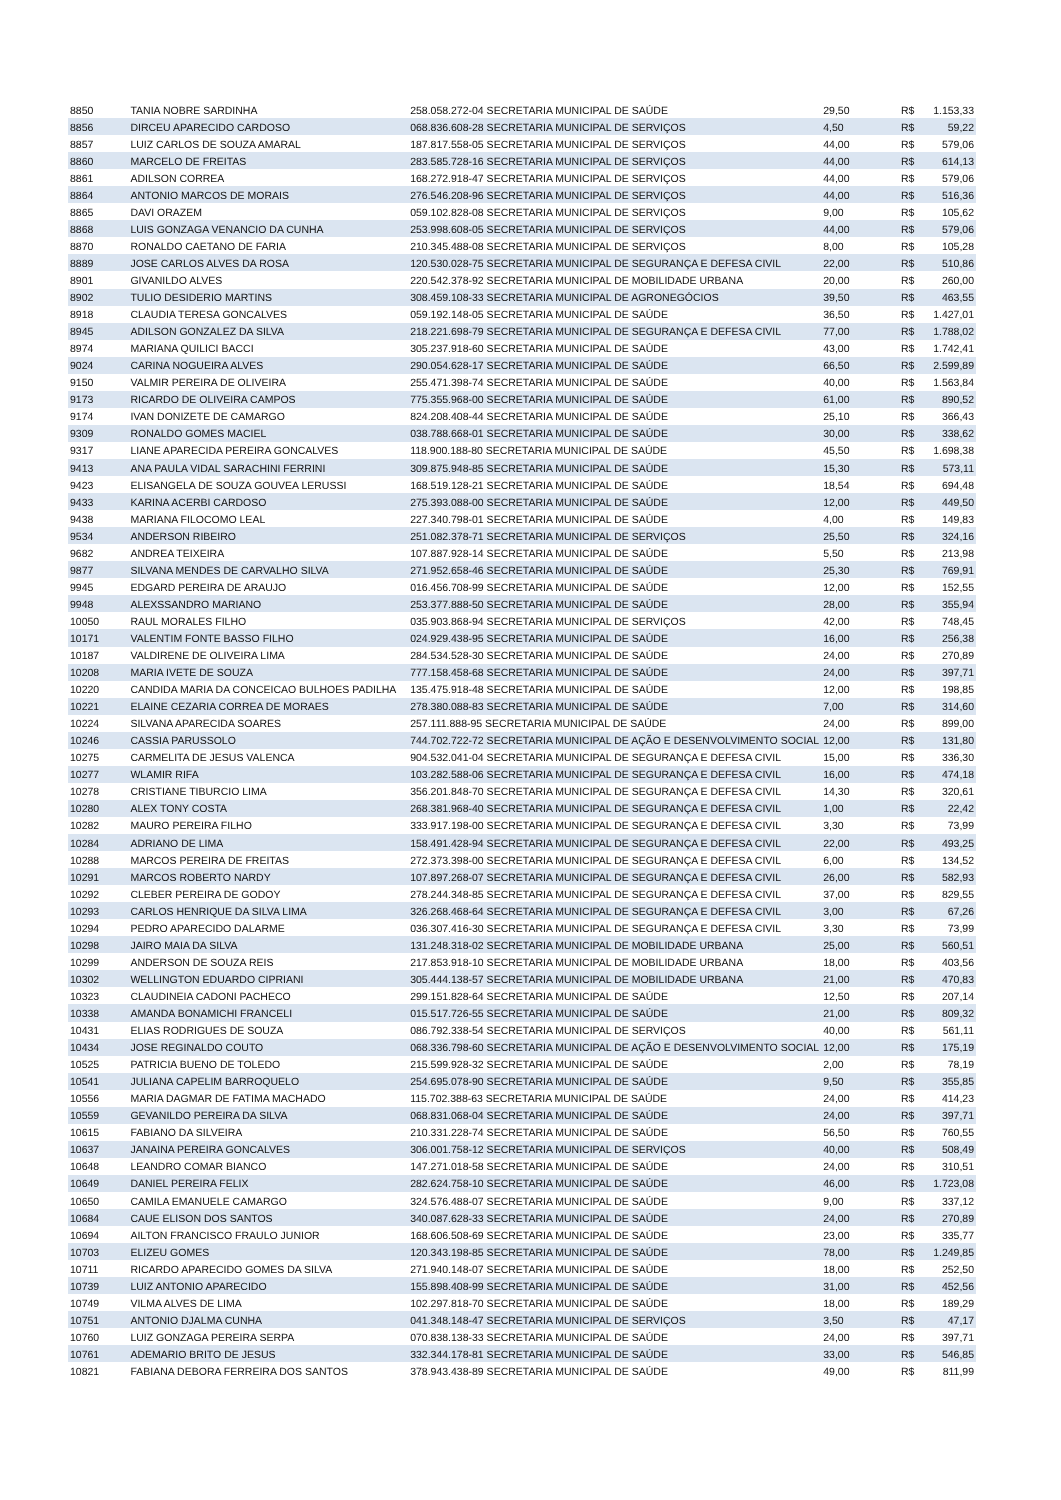| 8850 | TANIA NOBRE SARDINHA | 258.058.272-04 SECRETARIA MUNICIPAL DE SAÚDE | 29,50 | R$ | 1.153,33 |
| 8856 | DIRCEU APARECIDO CARDOSO | 068.836.608-28 SECRETARIA MUNICIPAL DE SERVIÇOS | 4,50 | R$ | 59,22 |
| 8857 | LUIZ CARLOS DE SOUZA AMARAL | 187.817.558-05 SECRETARIA MUNICIPAL DE SERVIÇOS | 44,00 | R$ | 579,06 |
| 8860 | MARCELO DE FREITAS | 283.585.728-16 SECRETARIA MUNICIPAL DE SERVIÇOS | 44,00 | R$ | 614,13 |
| 8861 | ADILSON CORREA | 168.272.918-47 SECRETARIA MUNICIPAL DE SERVIÇOS | 44,00 | R$ | 579,06 |
| 8864 | ANTONIO MARCOS DE MORAIS | 276.546.208-96 SECRETARIA MUNICIPAL DE SERVIÇOS | 44,00 | R$ | 516,36 |
| 8865 | DAVI ORAZEM | 059.102.828-08 SECRETARIA MUNICIPAL DE SERVIÇOS | 9,00 | R$ | 105,62 |
| 8868 | LUIS GONZAGA VENANCIO DA CUNHA | 253.998.608-05 SECRETARIA MUNICIPAL DE SERVIÇOS | 44,00 | R$ | 579,06 |
| 8870 | RONALDO CAETANO DE FARIA | 210.345.488-08 SECRETARIA MUNICIPAL DE SERVIÇOS | 8,00 | R$ | 105,28 |
| 8889 | JOSE CARLOS ALVES DA ROSA | 120.530.028-75 SECRETARIA MUNICIPAL DE SEGURANÇA E DEFESA CIVIL | 22,00 | R$ | 510,86 |
| 8901 | GIVANILDO ALVES | 220.542.378-92 SECRETARIA MUNICIPAL DE MOBILIDADE URBANA | 20,00 | R$ | 260,00 |
| 8902 | TULIO DESIDERIO MARTINS | 308.459.108-33 SECRETARIA MUNICIPAL DE AGRONEGÓCIOS | 39,50 | R$ | 463,55 |
| 8918 | CLAUDIA TERESA GONCALVES | 059.192.148-05 SECRETARIA MUNICIPAL DE SAÚDE | 36,50 | R$ | 1.427,01 |
| 8945 | ADILSON GONZALEZ DA SILVA | 218.221.698-79 SECRETARIA MUNICIPAL DE SEGURANÇA E DEFESA CIVIL | 77,00 | R$ | 1.788,02 |
| 8974 | MARIANA QUILICI BACCI | 305.237.918-60 SECRETARIA MUNICIPAL DE SAÚDE | 43,00 | R$ | 1.742,41 |
| 9024 | CARINA NOGUEIRA ALVES | 290.054.628-17 SECRETARIA MUNICIPAL DE SAÚDE | 66,50 | R$ | 2.599,89 |
| 9150 | VALMIR PEREIRA DE OLIVEIRA | 255.471.398-74 SECRETARIA MUNICIPAL DE SAÚDE | 40,00 | R$ | 1.563,84 |
| 9173 | RICARDO DE OLIVEIRA CAMPOS | 775.355.968-00 SECRETARIA MUNICIPAL DE SAÚDE | 61,00 | R$ | 890,52 |
| 9174 | IVAN DONIZETE DE CAMARGO | 824.208.408-44 SECRETARIA MUNICIPAL DE SAÚDE | 25,10 | R$ | 366,43 |
| 9309 | RONALDO GOMES MACIEL | 038.788.668-01 SECRETARIA MUNICIPAL DE SAÚDE | 30,00 | R$ | 338,62 |
| 9317 | LIANE APARECIDA PEREIRA GONCALVES | 118.900.188-80 SECRETARIA MUNICIPAL DE SAÚDE | 45,50 | R$ | 1.698,38 |
| 9413 | ANA PAULA VIDAL SARACHINI FERRINI | 309.875.948-85 SECRETARIA MUNICIPAL DE SAÚDE | 15,30 | R$ | 573,11 |
| 9423 | ELISANGELA DE SOUZA GOUVEA LERUSSI | 168.519.128-21 SECRETARIA MUNICIPAL DE SAÚDE | 18,54 | R$ | 694,48 |
| 9433 | KARINA ACERBI CARDOSO | 275.393.088-00 SECRETARIA MUNICIPAL DE SAÚDE | 12,00 | R$ | 449,50 |
| 9438 | MARIANA FILOCOMO LEAL | 227.340.798-01 SECRETARIA MUNICIPAL DE SAÚDE | 4,00 | R$ | 149,83 |
| 9534 | ANDERSON RIBEIRO | 251.082.378-71 SECRETARIA MUNICIPAL DE SERVIÇOS | 25,50 | R$ | 324,16 |
| 9682 | ANDREA TEIXEIRA | 107.887.928-14 SECRETARIA MUNICIPAL DE SAÚDE | 5,50 | R$ | 213,98 |
| 9877 | SILVANA MENDES DE CARVALHO SILVA | 271.952.658-46 SECRETARIA MUNICIPAL DE SAÚDE | 25,30 | R$ | 769,91 |
| 9945 | EDGARD PEREIRA DE ARAUJO | 016.456.708-99 SECRETARIA MUNICIPAL DE SAÚDE | 12,00 | R$ | 152,55 |
| 9948 | ALEXSSANDRO MARIANO | 253.377.888-50 SECRETARIA MUNICIPAL DE SAÚDE | 28,00 | R$ | 355,94 |
| 10050 | RAUL MORALES FILHO | 035.903.868-94 SECRETARIA MUNICIPAL DE SERVIÇOS | 42,00 | R$ | 748,45 |
| 10171 | VALENTIM FONTE BASSO FILHO | 024.929.438-95 SECRETARIA MUNICIPAL DE SAÚDE | 16,00 | R$ | 256,38 |
| 10187 | VALDIRENE DE OLIVEIRA LIMA | 284.534.528-30 SECRETARIA MUNICIPAL DE SAÚDE | 24,00 | R$ | 270,89 |
| 10208 | MARIA IVETE DE SOUZA | 777.158.458-68 SECRETARIA MUNICIPAL DE SAÚDE | 24,00 | R$ | 397,71 |
| 10220 | CANDIDA MARIA DA CONCEICAO BULHOES PADILHA | 135.475.918-48 SECRETARIA MUNICIPAL DE SAÚDE | 12,00 | R$ | 198,85 |
| 10221 | ELAINE CEZARIA CORREA DE MORAES | 278.380.088-83 SECRETARIA MUNICIPAL DE SAÚDE | 7,00 | R$ | 314,60 |
| 10224 | SILVANA APARECIDA SOARES | 257.111.888-95 SECRETARIA MUNICIPAL DE SAÚDE | 24,00 | R$ | 899,00 |
| 10246 | CASSIA PARUSSOLO | 744.702.722-72 SECRETARIA MUNICIPAL DE AÇÃO E DESENVOLVIMENTO SOCIAL | 12,00 | R$ | 131,80 |
| 10275 | CARMELITA DE JESUS VALENCA | 904.532.041-04 SECRETARIA MUNICIPAL DE SEGURANÇA E DEFESA CIVIL | 15,00 | R$ | 336,30 |
| 10277 | WLAMIR RIFA | 103.282.588-06 SECRETARIA MUNICIPAL DE SEGURANÇA E DEFESA CIVIL | 16,00 | R$ | 474,18 |
| 10278 | CRISTIANE TIBURCIO LIMA | 356.201.848-70 SECRETARIA MUNICIPAL DE SEGURANÇA E DEFESA CIVIL | 14,30 | R$ | 320,61 |
| 10280 | ALEX TONY COSTA | 268.381.968-40 SECRETARIA MUNICIPAL DE SEGURANÇA E DEFESA CIVIL | 1,00 | R$ | 22,42 |
| 10282 | MAURO PEREIRA FILHO | 333.917.198-00 SECRETARIA MUNICIPAL DE SEGURANÇA E DEFESA CIVIL | 3,30 | R$ | 73,99 |
| 10284 | ADRIANO DE LIMA | 158.491.428-94 SECRETARIA MUNICIPAL DE SEGURANÇA E DEFESA CIVIL | 22,00 | R$ | 493,25 |
| 10288 | MARCOS PEREIRA DE FREITAS | 272.373.398-00 SECRETARIA MUNICIPAL DE SEGURANÇA E DEFESA CIVIL | 6,00 | R$ | 134,52 |
| 10291 | MARCOS ROBERTO NARDY | 107.897.268-07 SECRETARIA MUNICIPAL DE SEGURANÇA E DEFESA CIVIL | 26,00 | R$ | 582,93 |
| 10292 | CLEBER PEREIRA DE GODOY | 278.244.348-85 SECRETARIA MUNICIPAL DE SEGURANÇA E DEFESA CIVIL | 37,00 | R$ | 829,55 |
| 10293 | CARLOS HENRIQUE DA SILVA LIMA | 326.268.468-64 SECRETARIA MUNICIPAL DE SEGURANÇA E DEFESA CIVIL | 3,00 | R$ | 67,26 |
| 10294 | PEDRO APARECIDO DALARME | 036.307.416-30 SECRETARIA MUNICIPAL DE SEGURANÇA E DEFESA CIVIL | 3,30 | R$ | 73,99 |
| 10298 | JAIRO MAIA DA SILVA | 131.248.318-02 SECRETARIA MUNICIPAL DE MOBILIDADE URBANA | 25,00 | R$ | 560,51 |
| 10299 | ANDERSON DE SOUZA REIS | 217.853.918-10 SECRETARIA MUNICIPAL DE MOBILIDADE URBANA | 18,00 | R$ | 403,56 |
| 10302 | WELLINGTON EDUARDO CIPRIANI | 305.444.138-57 SECRETARIA MUNICIPAL DE MOBILIDADE URBANA | 21,00 | R$ | 470,83 |
| 10323 | CLAUDINEIA CADONI PACHECO | 299.151.828-64 SECRETARIA MUNICIPAL DE SAÚDE | 12,50 | R$ | 207,14 |
| 10338 | AMANDA BONAMICHI FRANCELI | 015.517.726-55 SECRETARIA MUNICIPAL DE SAÚDE | 21,00 | R$ | 809,32 |
| 10431 | ELIAS RODRIGUES DE SOUZA | 086.792.338-54 SECRETARIA MUNICIPAL DE SERVIÇOS | 40,00 | R$ | 561,11 |
| 10434 | JOSE REGINALDO COUTO | 068.336.798-60 SECRETARIA MUNICIPAL DE AÇÃO E DESENVOLVIMENTO SOCIAL | 12,00 | R$ | 175,19 |
| 10525 | PATRICIA BUENO DE TOLEDO | 215.599.928-32 SECRETARIA MUNICIPAL DE SAÚDE | 2,00 | R$ | 78,19 |
| 10541 | JULIANA CAPELIM BARROQUELO | 254.695.078-90 SECRETARIA MUNICIPAL DE SAÚDE | 9,50 | R$ | 355,85 |
| 10556 | MARIA DAGMAR DE FATIMA MACHADO | 115.702.388-63 SECRETARIA MUNICIPAL DE SAÚDE | 24,00 | R$ | 414,23 |
| 10559 | GEVANILDO PEREIRA DA SILVA | 068.831.068-04 SECRETARIA MUNICIPAL DE SAÚDE | 24,00 | R$ | 397,71 |
| 10615 | FABIANO DA SILVEIRA | 210.331.228-74 SECRETARIA MUNICIPAL DE SAÚDE | 56,50 | R$ | 760,55 |
| 10637 | JANAINA PEREIRA GONCALVES | 306.001.758-12 SECRETARIA MUNICIPAL DE SERVIÇOS | 40,00 | R$ | 508,49 |
| 10648 | LEANDRO COMAR BIANCO | 147.271.018-58 SECRETARIA MUNICIPAL DE SAÚDE | 24,00 | R$ | 310,51 |
| 10649 | DANIEL PEREIRA FELIX | 282.624.758-10 SECRETARIA MUNICIPAL DE SAÚDE | 46,00 | R$ | 1.723,08 |
| 10650 | CAMILA EMANUELE CAMARGO | 324.576.488-07 SECRETARIA MUNICIPAL DE SAÚDE | 9,00 | R$ | 337,12 |
| 10684 | CAUE ELISON DOS SANTOS | 340.087.628-33 SECRETARIA MUNICIPAL DE SAÚDE | 24,00 | R$ | 270,89 |
| 10694 | AILTON FRANCISCO FRAULO JUNIOR | 168.606.508-69 SECRETARIA MUNICIPAL DE SAÚDE | 23,00 | R$ | 335,77 |
| 10703 | ELIZEU GOMES | 120.343.198-85 SECRETARIA MUNICIPAL DE SAÚDE | 78,00 | R$ | 1.249,85 |
| 10711 | RICARDO APARECIDO GOMES DA SILVA | 271.940.148-07 SECRETARIA MUNICIPAL DE SAÚDE | 18,00 | R$ | 252,50 |
| 10739 | LUIZ ANTONIO APARECIDO | 155.898.408-99 SECRETARIA MUNICIPAL DE SAÚDE | 31,00 | R$ | 452,56 |
| 10749 | VILMA ALVES DE LIMA | 102.297.818-70 SECRETARIA MUNICIPAL DE SAÚDE | 18,00 | R$ | 189,29 |
| 10751 | ANTONIO DJALMA CUNHA | 041.348.148-47 SECRETARIA MUNICIPAL DE SERVIÇOS | 3,50 | R$ | 47,17 |
| 10760 | LUIZ GONZAGA PEREIRA SERPA | 070.838.138-33 SECRETARIA MUNICIPAL DE SAÚDE | 24,00 | R$ | 397,71 |
| 10761 | ADEMARIO BRITO DE JESUS | 332.344.178-81 SECRETARIA MUNICIPAL DE SAÚDE | 33,00 | R$ | 546,85 |
| 10821 | FABIANA DEBORA FERREIRA DOS SANTOS | 378.943.438-89 SECRETARIA MUNICIPAL DE SAÚDE | 49,00 | R$ | 811,99 |